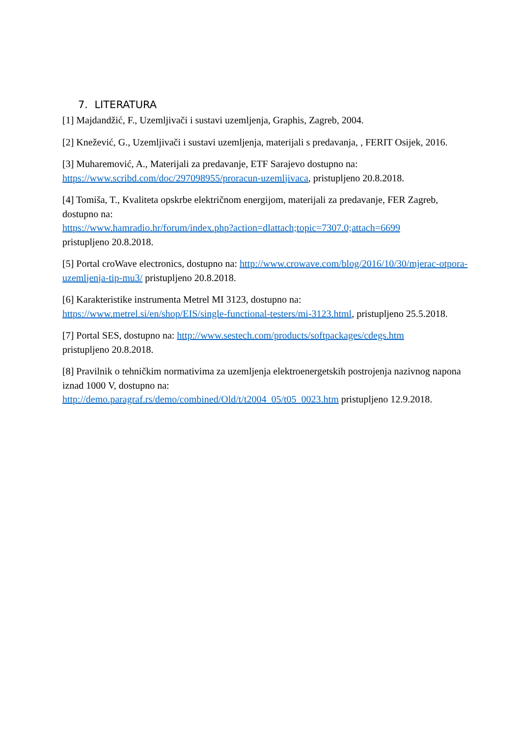7. LITERATURA
[1] Majdandžić, F., Uzemljivači i sustavi uzemljenja, Graphis, Zagreb, 2004.
[2] Knežević, G., Uzemljivači i sustavi uzemljenja, materijali s predavanja, , FERIT Osijek, 2016.
[3] Muharemović, A., Materijali za predavanje, ETF Sarajevo dostupno na: https://www.scribd.com/doc/297098955/proracun-uzemljivaca, pristupljeno 20.8.2018.
[4] Tomiša, T., Kvaliteta opskrbe električnom energijom, materijali za predavanje, FER Zagreb, dostupno na:
https://www.hamradio.hr/forum/index.php?action=dlattach;topic=7307.0;attach=6699
pristupljeno 20.8.2018.
[5] Portal croWave electronics, dostupno na: http://www.crowave.com/blog/2016/10/30/mjerac-otpora-uzemljenja-tip-mu3/ pristupljeno 20.8.2018.
[6] Karakteristike instrumenta Metrel MI 3123, dostupno na:
https://www.metrel.si/en/shop/EIS/single-functional-testers/mi-3123.html, pristupljeno 25.5.2018.
[7] Portal SES, dostupno na: http://www.sestech.com/products/softpackages/cdegs.htm
pristupljeno 20.8.2018.
[8] Pravilnik o tehničkim normativima za uzemljenja elektroenergetskih postrojenja nazivnog napona iznad 1000 V, dostupno na:
http://demo.paragraf.rs/demo/combined/Old/t/t2004_05/t05_0023.htm pristupljeno 12.9.2018.